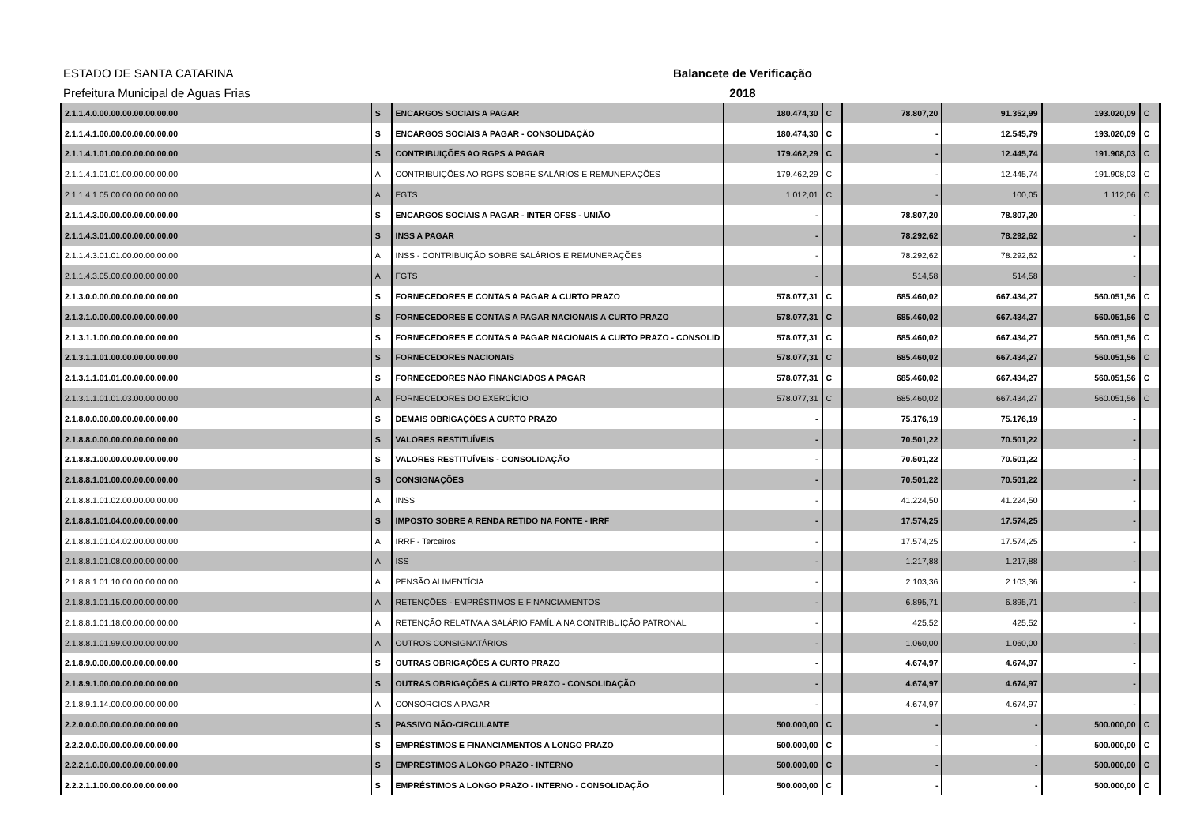ESTADO DE SANTA CATARINA
Balancete de Verificação
Prefeitura Municipal de Aguas Frias 2018
| 2.1.1.4.0.00.00.00.00.00.00.00 | S | ENCARGOS SOCIAIS A PAGAR | 180.474,30 | C | 78.807,20 | 91.352,99 | 193.020,09 | C |
| 2.1.1.4.1.00.00.00.00.00.00.00 | S | ENCARGOS SOCIAIS A PAGAR - CONSOLIDAÇÃO | 180.474,30 | C | - | 12.545,79 | 193.020,09 | C |
| 2.1.1.4.1.01.00.00.00.00.00.00 | S | CONTRIBUIÇÕES AO RGPS A PAGAR | 179.462,29 | C | - | 12.445,74 | 191.908,03 | C |
| 2.1.1.4.1.01.01.00.00.00.00.00 | A | CONTRIBUIÇÕES AO RGPS SOBRE SALÁRIOS E REMUNERAÇÕES | 179.462,29 | C | - | 12.445,74 | 191.908,03 | C |
| 2.1.1.4.1.05.00.00.00.00.00.00 | A | FGTS | 1.012,01 | C | - | 100,05 | 1.112,06 | C |
| 2.1.1.4.3.00.00.00.00.00.00.00 | S | ENCARGOS SOCIAIS A PAGAR - INTER OFSS - UNIÃO | - | | 78.807,20 | 78.807,20 | - | |
| 2.1.1.4.3.01.00.00.00.00.00.00 | S | INSS A PAGAR | - | | 78.292,62 | 78.292,62 | - | |
| 2.1.1.4.3.01.01.00.00.00.00.00 | A | INSS - CONTRIBUIÇÃO SOBRE SALÁRIOS E REMUNERAÇÕES | - | | 78.292,62 | 78.292,62 | - | |
| 2.1.1.4.3.05.00.00.00.00.00.00 | A | FGTS | - | | 514,58 | 514,58 | - | |
| 2.1.3.0.0.00.00.00.00.00.00.00 | S | FORNECEDORES E CONTAS A PAGAR A CURTO PRAZO | 578.077,31 | C | 685.460,02 | 667.434,27 | 560.051,56 | C |
| 2.1.3.1.0.00.00.00.00.00.00.00 | S | FORNECEDORES E CONTAS A PAGAR NACIONAIS A CURTO PRAZO | 578.077,31 | C | 685.460,02 | 667.434,27 | 560.051,56 | C |
| 2.1.3.1.1.00.00.00.00.00.00.00 | S | FORNECEDORES E CONTAS A PAGAR NACIONAIS A CURTO PRAZO - CONSOLID | 578.077,31 | C | 685.460,02 | 667.434,27 | 560.051,56 | C |
| 2.1.3.1.1.01.00.00.00.00.00.00 | S | FORNECEDORES NACIONAIS | 578.077,31 | C | 685.460,02 | 667.434,27 | 560.051,56 | C |
| 2.1.3.1.1.01.01.00.00.00.00.00 | S | FORNECEDORES NÃO FINANCIADOS A PAGAR | 578.077,31 | C | 685.460,02 | 667.434,27 | 560.051,56 | C |
| 2.1.3.1.1.01.01.03.00.00.00.00 | A | FORNECEDORES DO EXERCÍCIO | 578.077,31 | C | 685.460,02 | 667.434,27 | 560.051,56 | C |
| 2.1.8.0.0.00.00.00.00.00.00.00 | S | DEMAIS OBRIGAÇÕES A CURTO PRAZO | - | | 75.176,19 | 75.176,19 | - | |
| 2.1.8.8.0.00.00.00.00.00.00.00 | S | VALORES RESTITUÍVEIS | - | | 70.501,22 | 70.501,22 | - | |
| 2.1.8.8.1.00.00.00.00.00.00.00 | S | VALORES RESTITUÍVEIS - CONSOLIDAÇÃO | - | | 70.501,22 | 70.501,22 | - | |
| 2.1.8.8.1.01.00.00.00.00.00.00 | S | CONSIGNAÇÕES | - | | 70.501,22 | 70.501,22 | - | |
| 2.1.8.8.1.01.02.00.00.00.00.00 | A | INSS | - | | 41.224,50 | 41.224,50 | - | |
| 2.1.8.8.1.01.04.00.00.00.00.00 | S | IMPOSTO SOBRE A RENDA RETIDO NA FONTE - IRRF | - | | 17.574,25 | 17.574,25 | - | |
| 2.1.8.8.1.01.04.02.00.00.00.00 | A | IRRF - Terceiros | - | | 17.574,25 | 17.574,25 | - | |
| 2.1.8.8.1.01.08.00.00.00.00.00 | A | ISS | - | | 1.217,88 | 1.217,88 | - | |
| 2.1.8.8.1.01.10.00.00.00.00.00 | A | PENSÃO ALIMENTÍCIA | - | | 2.103,36 | 2.103,36 | - | |
| 2.1.8.8.1.01.15.00.00.00.00.00 | A | RETENÇÕES - EMPRÉSTIMOS E FINANCIAMENTOS | - | | 6.895,71 | 6.895,71 | - | |
| 2.1.8.8.1.01.18.00.00.00.00.00 | A | RETENÇÃO RELATIVA A SALÁRIO FAMÍLIA NA CONTRIBUIÇÃO PATRONAL | - | | 425,52 | 425,52 | - | |
| 2.1.8.8.1.01.99.00.00.00.00.00 | A | OUTROS CONSIGNATÁRIOS | - | | 1.060,00 | 1.060,00 | - | |
| 2.1.8.9.0.00.00.00.00.00.00.00 | S | OUTRAS OBRIGAÇÕES A CURTO PRAZO | - | | 4.674,97 | 4.674,97 | - | |
| 2.1.8.9.1.00.00.00.00.00.00.00 | S | OUTRAS OBRIGAÇÕES A CURTO PRAZO - CONSOLIDAÇÃO | - | | 4.674,97 | 4.674,97 | - | |
| 2.1.8.9.1.14.00.00.00.00.00.00 | A | CONSÓRCIOS A PAGAR | - | | 4.674,97 | 4.674,97 | - | |
| 2.2.0.0.0.00.00.00.00.00.00.00 | S | PASSIVO NÃO-CIRCULANTE | 500.000,00 | C | - | - | 500.000,00 | C |
| 2.2.2.0.0.00.00.00.00.00.00.00 | S | EMPRÉSTIMOS E FINANCIAMENTOS A LONGO PRAZO | 500.000,00 | C | - | - | 500.000,00 | C |
| 2.2.2.1.0.00.00.00.00.00.00.00 | S | EMPRÉSTIMOS A LONGO PRAZO - INTERNO | 500.000,00 | C | - | - | 500.000,00 | C |
| 2.2.2.1.1.00.00.00.00.00.00.00 | S | EMPRÉSTIMOS A LONGO PRAZO - INTERNO - CONSOLIDAÇÃO | 500.000,00 | C | - | - | 500.000,00 | C |